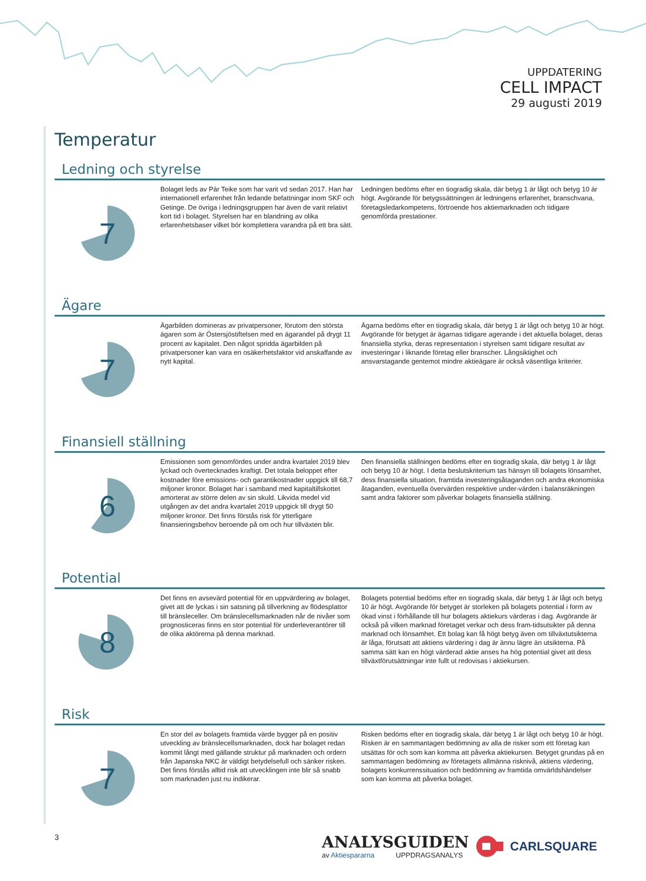UPPDATERING
CELL IMPACT
29 augusti 2019
Temperatur
Ledning och styrelse
7
Bolaget leds av Pär Teike som har varit vd sedan 2017. Han har internationell erfarenhet från ledande befattningar inom SKF och Getinge. De övriga i ledningsgruppen har även de varit relativt kort tid i bolaget. Styrelsen har en blandning av olika erfarenhetsbaser vilket bör komplettera varandra på ett bra sätt.
Ledningen bedöms efter en tiogradig skala, där betyg 1 är lågt och betyg 10 är högt. Avgörande för betygssättningen är ledningens erfarenhet, branschvana, företagsledarkompetens, förtroende hos aktiemarknaden och tidigare genomförda prestationer.
Ägare
7
Ägarbilden domineras av privatpersoner, förutom den största ägaren som är Östersjöstiftelsen med en ägarandel på drygt 11 procent av kapitalet. Den något spridda ägarbilden på privatpersoner kan vara en osäkerhetsfaktor vid anskaffande av nytt kapital.
Ägarna bedöms efter en tiogradig skala, där betyg 1 är lågt och betyg 10 är högt. Avgörande för betyget är ägarnas tidigare agerande i det aktuella bolaget, deras finansiella styrka, deras representation i styrelsen samt tidigare resultat av investeringar i liknande företag eller branscher. Långsiktighet och ansvarstagande gentemot mindre aktieägare är också väsentliga kriterier.
Finansiell ställning
6
Emissionen som genomfördes under andra kvartalet 2019 blev lyckad och övertecknades kraftigt. Det totala beloppet efter kostnader före emissions- och garantikostnader uppgick till 68,7 miljoner kronor. Bolaget har i samband med kapitaltillskottet amorterat av större delen av sin skuld. Likvida medel vid utgången av det andra kvartalet 2019 uppgick till drygt 50 miljoner kronor. Det finns förstås risk för ytterligare finansieringsbehov beroende på om och hur tillväxten blir.
Den finansiella ställningen bedöms efter en tiogradig skala, där betyg 1 är lågt och betyg 10 är högt. I detta beslutskriterium tas hänsyn till bolagets lönsamhet, dess finansiella situation, framtida investeringsåtaganden och andra ekonomiska åtaganden, eventuella övervärden respektive under-värden i balansräkningen samt andra faktorer som påverkar bolagets finansiella ställning.
Potential
8
Det finns en avsevärd potential för en uppvärdering av bolaget, givet att de lyckas i sin satsning på tillverkning av flödesplattor till bränsleceller. Om bränslecellsmarknaden når de nivåer som prognosticeras finns en stor potential för underleverantörer till de olika aktörerna på denna marknad.
Bolagets potential bedöms efter en tiogradig skala, där betyg 1 är lågt och betyg 10 är högt. Avgörande för betyget är storleken på bolagets potential i form av ökad vinst i förhållande till hur bolagets aktiekurs värderas i dag. Avgörande är också på vilken marknad företaget verkar och dess fram-tidsutsikter på denna marknad och lönsamhet. Ett bolag kan få högt betyg även om tillväxtutsikterna är låga, förutsatt att aktiens värdering i dag är ännu lägre än utsikterna. På samma sätt kan en högt värderad aktie anses ha hög potential givet att dess tillväxtförutsättningar inte fullt ut redovisas i aktiekursen.
Risk
7
En stor del av bolagets framtida värde bygger på en positiv utveckling av bränslecellsmarknaden, dock har bolaget redan kommit långt med gällande struktur på marknaden och ordern från Japanska NKC är väldigt betydelsefull och sänker risken. Det finns förstås alltid risk att utvecklingen inte blir så snabb som marknaden just nu indikerar.
Risken bedöms efter en tiogradig skala, där betyg 1 är lågt och betyg 10 är högt. Risken är en sammantagen bedömning av alla de risker som ett företag kan utsättas för och som kan komma att påverka aktiekursen. Betyget grundas på en sammantagen bedömning av företagets allmänna risknivå, aktiens värdering, bolagets konkurrenssituation och bedömning av framtida omvärldshändelser som kan komma att påverka bolaget.
3
ANALYSGUIDEN
av Aktiespararna UPPDRAGSANALYS
CARLSQUARE